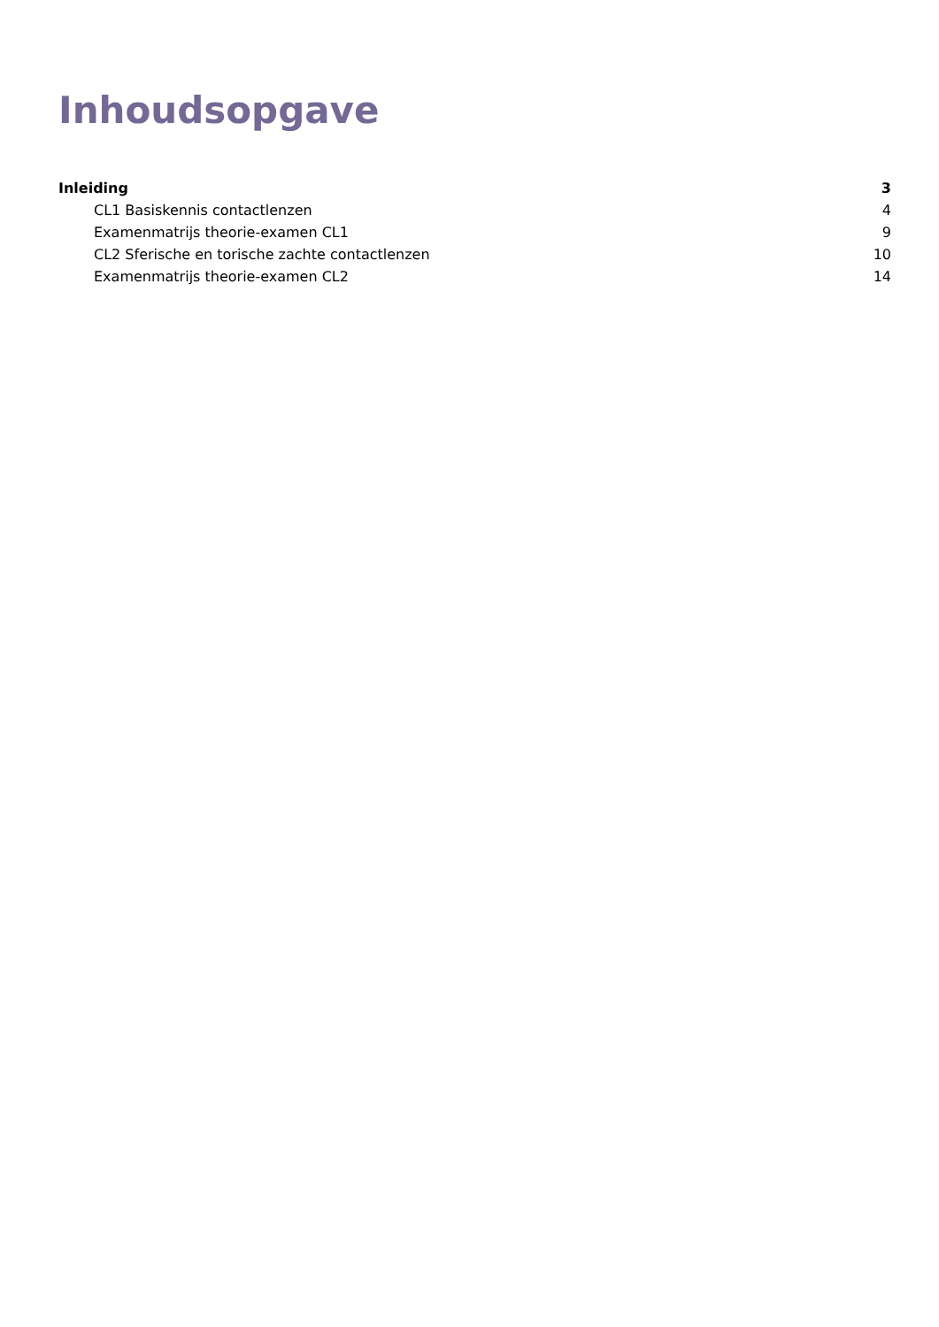Inhoudsopgave
Inleiding 3
CL1 Basiskennis contactlenzen 4
Examenmatrijs theorie-examen CL1 9
CL2 Sferische en torische zachte contactlenzen 10
Examenmatrijs theorie-examen CL2 14